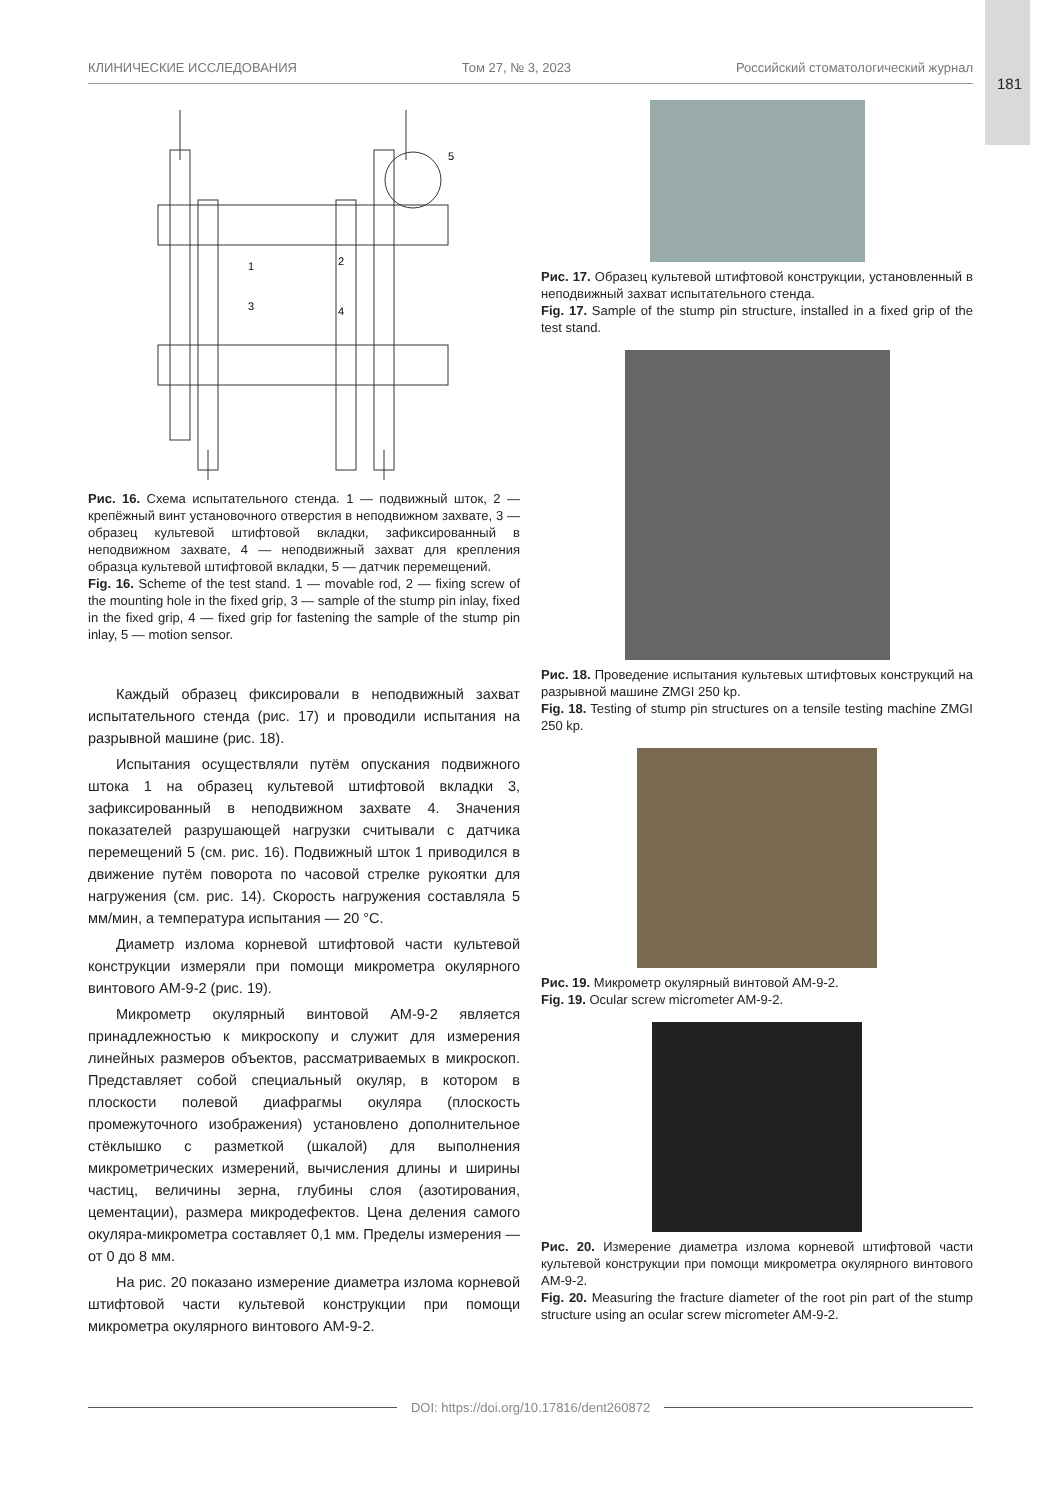181
КЛИНИЧЕСКИЕ ИССЛЕДОВАНИЯ Том 27, № 3, 2023 Российский стоматологический журнал
1
2
3
4
5
Рис. 16. Схема испытательного стенда. 1 — подвижный шток, 2 — крепёжный винт установочного отверстия в неподвижном захвате, 3 — образец культевой штифтовой вкладки, зафиксированный в неподвижном захвате, 4 — неподвижный захват для крепления образца культевой штифтовой вкладки, 5 — датчик перемещений.
Fig. 16. Scheme of the test stand. 1 — movable rod, 2 — fixing screw of the mounting hole in the fixed grip, 3 — sample of the stump pin inlay, fixed in the fixed grip, 4 — fixed grip for fastening the sample of the stump pin inlay, 5 — motion sensor.
Каждый образец фиксировали в неподвижный захват испытательного стенда (рис. 17) и проводили испытания на разрывной машине (рис. 18).
Испытания осуществляли путём опускания подвижного штока 1 на образец культевой штифтовой вкладки 3, зафиксированный в неподвижном захвате 4. Значения показателей разрушающей нагрузки считывали с датчика перемещений 5 (см. рис. 16). Подвижный шток 1 приводился в движение путём поворота по часовой стрелке рукоятки для нагружения (см. рис. 14). Скорость нагружения составляла 5 мм/мин, а температура испытания — 20 °C.
Диаметр излома корневой штифтовой части культевой конструкции измеряли при помощи микрометра окулярного винтового АМ-9-2 (рис. 19).
Микрометр окулярный винтовой АМ-9-2 является принадлежностью к микроскопу и служит для измерения линейных размеров объектов, рассматриваемых в микроскоп. Представляет собой специальный окуляр, в котором в плоскости полевой диафрагмы окуляра (плоскость промежуточного изображения) установлено дополнительное стёклышко с разметкой (шкалой) для выполнения микрометрических измерений, вычисления длины и ширины частиц, величины зерна, глубины слоя (азотирования, цементации), размера микродефектов. Цена деления самого окуляра-микрометра составляет 0,1 мм. Пределы измерения — от 0 до 8 мм.
На рис. 20 показано измерение диаметра излома корневой штифтовой части культевой конструкции при помощи микрометра окулярного винтового АМ-9-2.
Рис. 17. Образец культевой штифтовой конструкции, установленный в неподвижный захват испытательного стенда.
Fig. 17. Sample of the stump pin structure, installed in a fixed grip of the test stand.
Рис. 18. Проведение испытания культевых штифтовых конструкций на разрывной машине ZMGI 250 kp.
Fig. 18. Testing of stump pin structures on a tensile testing machine ZMGI 250 kp.
Рис. 19. Микрометр окулярный винтовой АМ-9-2.
Fig. 19. Ocular screw micrometer AM-9-2.
Рис. 20. Измерение диаметра излома корневой штифтовой части культевой конструкции при помощи микрометра окулярного винтового АМ-9-2.
Fig. 20. Measuring the fracture diameter of the root pin part of the stump structure using an ocular screw micrometer AM-9-2.
DOI: https://doi.org/10.17816/dent260872